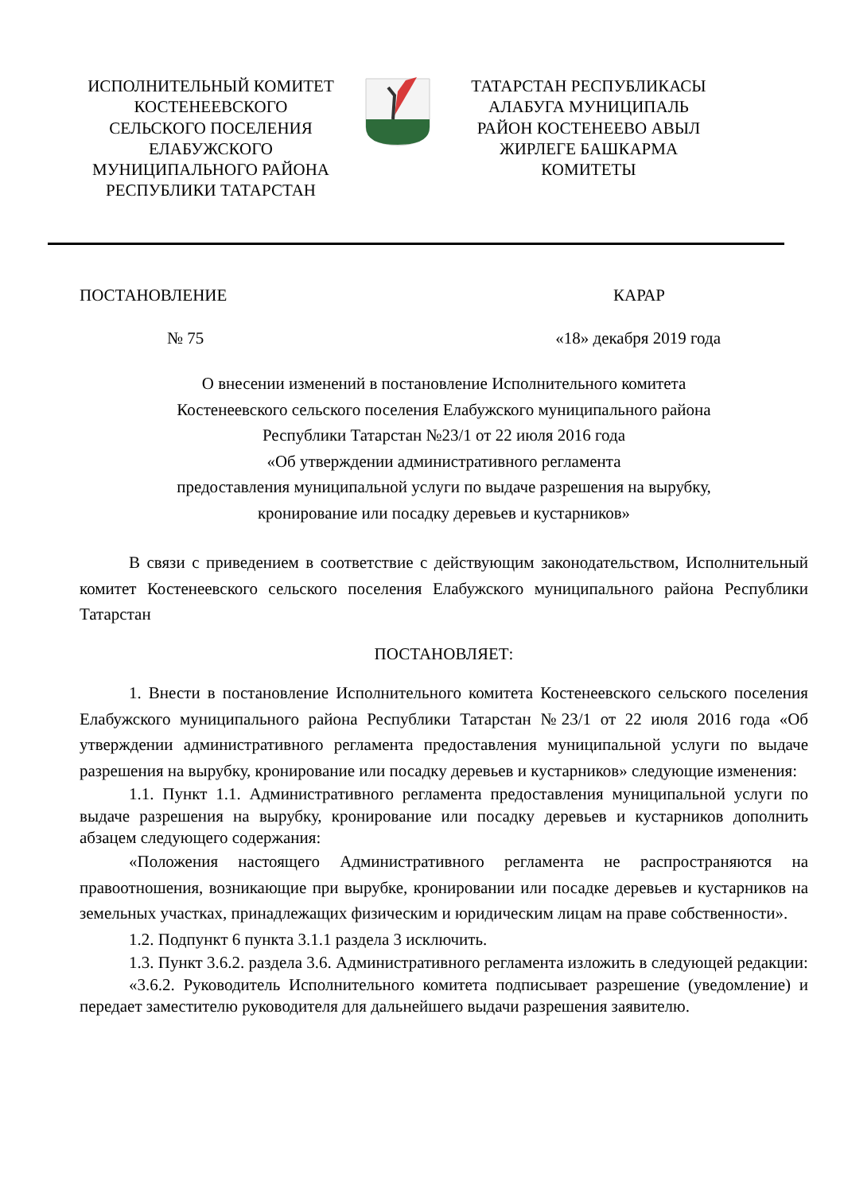ИСПОЛНИТЕЛЬНЫЙ КОМИТЕТ
КОСТЕНЕЕВСКОГО
СЕЛЬСКОГО ПОСЕЛЕНИЯ
ЕЛАБУЖСКОГО
МУНИЦИПАЛЬНОГО РАЙОНА
РЕСПУБЛИКИ ТАТАРСТАН
ТАТАРСТАН РЕСПУБЛИКАСЫ
АЛАБУГА МУНИЦИПАЛЬ
РАЙОН КОСТЕНЕЕВО АВЫЛ
ЖИРЛЕГЕ БАШКАРМА
КОМИТЕТЫ
ПОСТАНОВЛЕНИЕ КАРАР
№ 75 «18» декабря 2019 года
О внесении изменений в постановление Исполнительного комитета
Костенеевского сельского поселения Елабужского муниципального района
Республики Татарстан №23/1 от 22 июля 2016 года
«Об утверждении административного регламента
предоставления муниципальной услуги по выдаче разрешения на вырубку,
кронирование или посадку деревьев и кустарников»
В связи с приведением в соответствие с действующим законодательством, Исполнительный комитет Костенеевского сельского поселения Елабужского муниципального района Республики Татарстан
ПОСТАНОВЛЯЕТ:
1. Внести в постановление Исполнительного комитета Костенеевского сельского поселения Елабужского муниципального района Республики Татарстан №23/1 от 22 июля 2016 года «Об утверждении административного регламента предоставления муниципальной услуги по выдаче разрешения на вырубку, кронирование или посадку деревьев и кустарников» следующие изменения:
1.1. Пункт 1.1. Административного регламента предоставления муниципальной услуги по выдаче разрешения на вырубку, кронирование или посадку деревьев и кустарников дополнить абзацем следующего содержания:
«Положения настоящего Административного регламента не распространяются на правоотношения, возникающие при вырубке, кронировании или посадке деревьев и кустарников на земельных участках, принадлежащих физическим и юридическим лицам на праве собственности».
1.2. Подпункт 6 пункта 3.1.1 раздела 3 исключить.
1.3. Пункт 3.6.2. раздела 3.6. Административного регламента изложить в следующей редакции:
«3.6.2. Руководитель Исполнительного комитета подписывает разрешение (уведомление) и передает заместителю руководителя для дальнейшего выдачи разрешения заявителю.